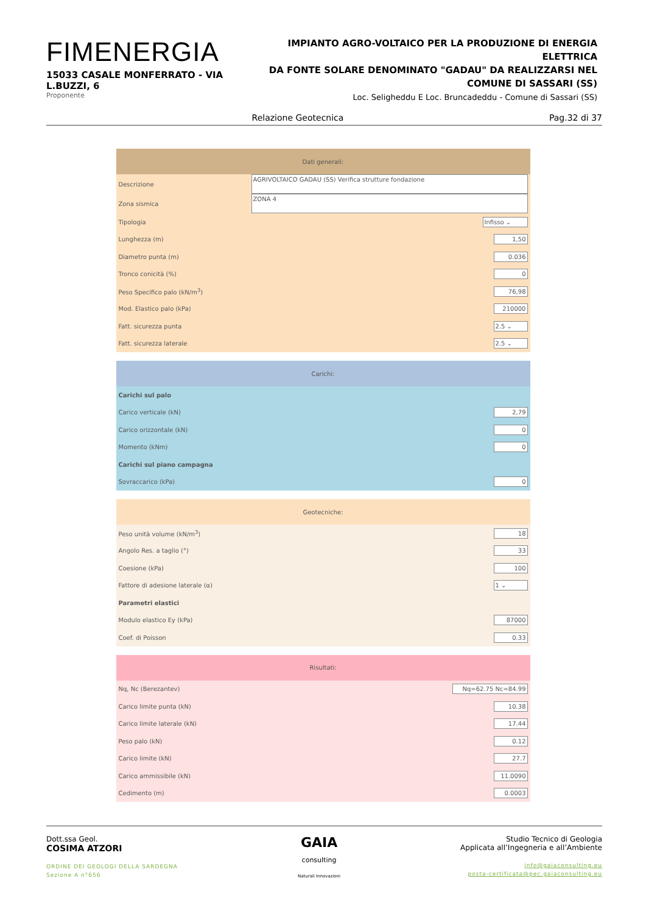FIMENERGIA
15033 CASALE MONFERRATO - VIA L.BUZZI, 6
Proponente
IMPIANTO AGRO-VOLTAICO PER LA PRODUZIONE DI ENERGIA ELETTRICA
DA FONTE SOLARE DENOMINATO "GADAU" DA REALIZZARSI NEL
COMUNE DI SASSARI (SS)
Loc. Seligheddu E Loc. Bruncadeddu - Comune di Sassari (SS)
Relazione Geotecnica Pag.32 di 37
| Dati generali: | |
| --- | --- |
| Descrizione | AGRIVOLTAICO GADAU (SS) Verifica strutture fondazione |
| Zona sismica | ZONA 4 |
| Tipologia | Infisso ⌄ |
| Lunghezza (m) | 1,50 |
| Diametro punta (m) | 0.036 |
| Tronco conicità (%) | 0 |
| Peso Specifico palo (kN/m<sup>3</sup>) | 76,98 |
| Mod. Elastico palo (kPa) | 210000 |
| Fatt. sicurezza punta | 2.5 ⌄ |
| Fatt. sicurezza laterale | 2.5 ⌄ |
| Carichi: | |
| --- | --- |
| Carichi sul palo | |
| Carico verticale (kN) | 2,79 |
| Carico orizzontale (kN) | 0 |
| Momento (kNm) | 0 |
| Carichi sul piano campagna | |
| Sovraccarico (kPa) | 0 |
| Geotecniche: | |
| --- | --- |
| Peso unità volume (kN/m<sup>3</sup>) | 18 |
| Angolo Res. a taglio (°) | 33 |
| Coesione (kPa) | 100 |
| Fattore di adesione laterale (α) | 1 ⌄ |
| Parametri elastici | |
| Modulo elastico Ey (kPa) | 87000 |
| Coef. di Poisson | 0.33 |
| Risultati: | |
| --- | --- |
| Nq, Nc (Berezantev) | Nq=62.75 Nc=84.99 |
| Carico limite punta (kN) | 10.38 |
| Carico limite laterale (kN) | 17.44 |
| Peso palo (kN) | 0.12 |
| Carico limite (kN) | 27.7 |
| Carico ammissibile (kN) | 11.0090 |
| Cedimento (m) | 0.0003 |
Dott.ssa Geol.
COSIMA ATZORI
ORDINE DEI GEOLOGI DELLA SARDEGNA
Sezione A n°656
GAIA
consulting
Naturali Innovazioni
Studio Tecnico di Geologia
Applicata all’Ingegneria e all’Ambiente
info@gaiaconsulting.eu
posta-certificata@pec.gaiaconsulting.eu